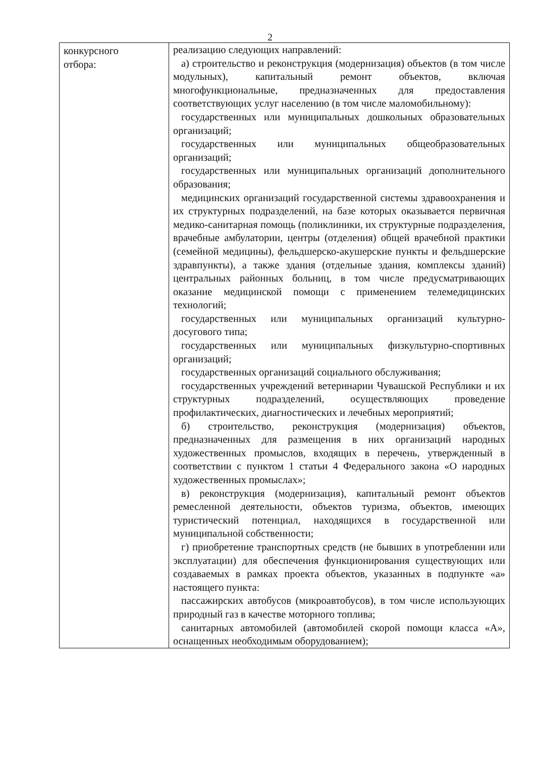2
| конкурсного отбора: | реализацию следующих направлений: а) строительство и реконструкция (модернизация) объектов (в том числе модульных), капитальный ремонт объектов, включая многофункциональные, предназначенных для предоставления соответствующих услуг населению (в том числе маломобильному): государственных или муниципальных дошкольных образовательных организаций; государственных или муниципальных общеобразовательных организаций; государственных или муниципальных организаций дополнительного образования; медицинских организаций государственной системы здравоохранения и их структурных подразделений, на базе которых оказывается первичная медико-санитарная помощь (поликлиники, их структурные подразделения, врачебные амбулатории, центры (отделения) общей врачебной практики (семейной медицины), фельдшерско-акушерские пункты и фельдшерские здравпункты), а также здания (отдельные здания, комплексы зданий) центральных районных больниц, в том числе предусматривающих оказание медицинской помощи с применением телемедицинских технологий; государственных или муниципальных организаций культурно-досугового типа; государственных или муниципальных физкультурно-спортивных организаций; государственных организаций социального обслуживания; государственных учреждений ветеринарии Чувашской Республики и их структурных подразделений, осуществляющих проведение профилактических, диагностических и лечебных мероприятий; б) строительство, реконструкция (модернизация) объектов, предназначенных для размещения в них организаций народных художественных промыслов, входящих в перечень, утвержденный в соответствии с пунктом 1 статьи 4 Федерального закона «О народных художественных промыслах»; в) реконструкция (модернизация), капитальный ремонт объектов ремесленной деятельности, объектов туризма, объектов, имеющих туристический потенциал, находящихся в государственной или муниципальной собственности; г) приобретение транспортных средств (не бывших в употреблении или эксплуатации) для обеспечения функционирования существующих или создаваемых в рамках проекта объектов, указанных в подпункте «а» настоящего пункта: пассажирских автобусов (микроавтобусов), в том числе использующих природный газ в качестве моторного топлива; санитарных автомобилей (автомобилей скорой помощи класса «А», оснащенных необходимым оборудованием); |